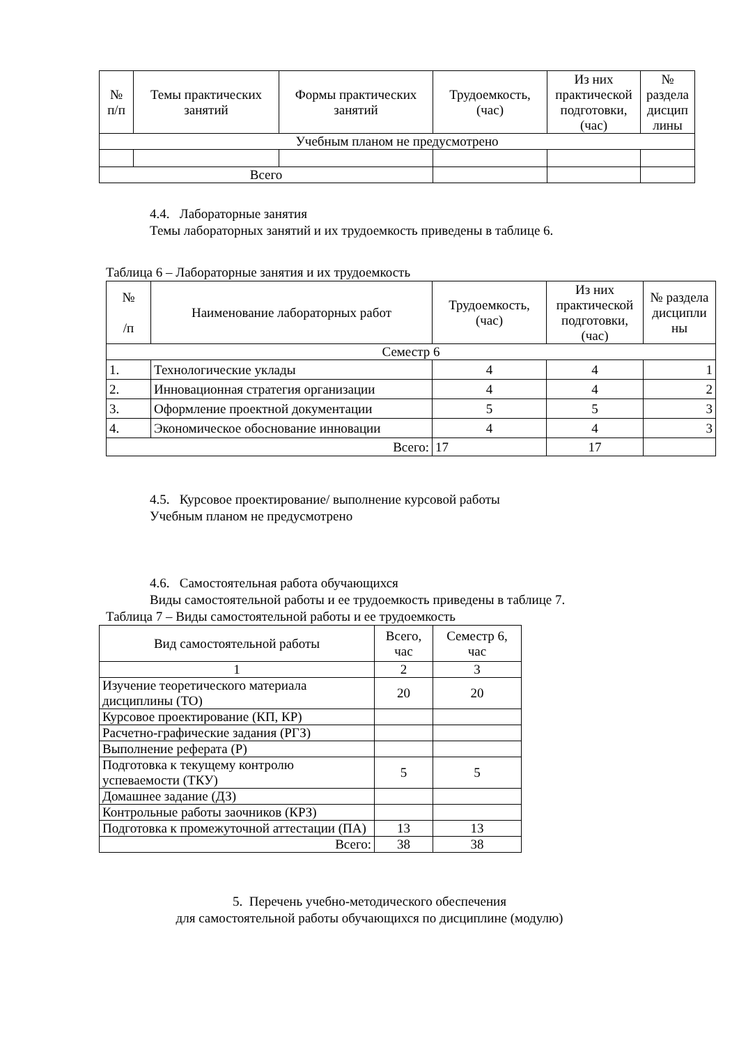| № п/п | Темы практических занятий | Формы практических занятий | Трудоемкость, (час) | Из них практической подготовки, (час) | № раздела дисцип лины |
| --- | --- | --- | --- | --- | --- |
| Учебным планом не предусмотрено | | | | | |
| Всего | | | | | |
4.4. Лабораторные занятия
Темы лабораторных занятий и их трудоемкость приведены в таблице 6.
Таблица 6 – Лабораторные занятия и их трудоемкость
| № /п | Наименование лабораторных работ | Трудоемкость, (час) | Из них практической подготовки, (час) | № раздела дисципли ны |
| --- | --- | --- | --- | --- |
| Семестр 6 | | | | |
| 1. | Технологические уклады | 4 | 4 | 1 |
| 2. | Инновационная стратегия организации | 4 | 4 | 2 |
| 3. | Оформление проектной документации | 5 | 5 | 3 |
| 4. | Экономическое обоснование инновации | 4 | 4 | 3 |
| Всего: | | 17 | 17 | |
4.5. Курсовое проектирование/ выполнение курсовой работы
Учебным планом не предусмотрено
4.6. Самостоятельная работа обучающихся
Виды самостоятельной работы и ее трудоемкость приведены в таблице 7.
Таблица 7 – Виды самостоятельной работы и ее трудоемкость
| Вид самостоятельной работы | Всего, час | Семестр 6, час |
| --- | --- | --- |
| 1 | 2 | 3 |
| Изучение теоретического материала дисциплины (ТО) | 20 | 20 |
| Курсовое проектирование (КП, КР) | | |
| Расчетно-графические задания (РГЗ) | | |
| Выполнение реферата (Р) | | |
| Подготовка к текущему контролю успеваемости (ТКУ) | 5 | 5 |
| Домашнее задание (ДЗ) | | |
| Контрольные работы заочников (КРЗ) | | |
| Подготовка к промежуточной аттестации (ПА) | 13 | 13 |
| Всего: | 38 | 38 |
5. Перечень учебно-методического обеспечения
для самостоятельной работы обучающихся по дисциплине (модулю)